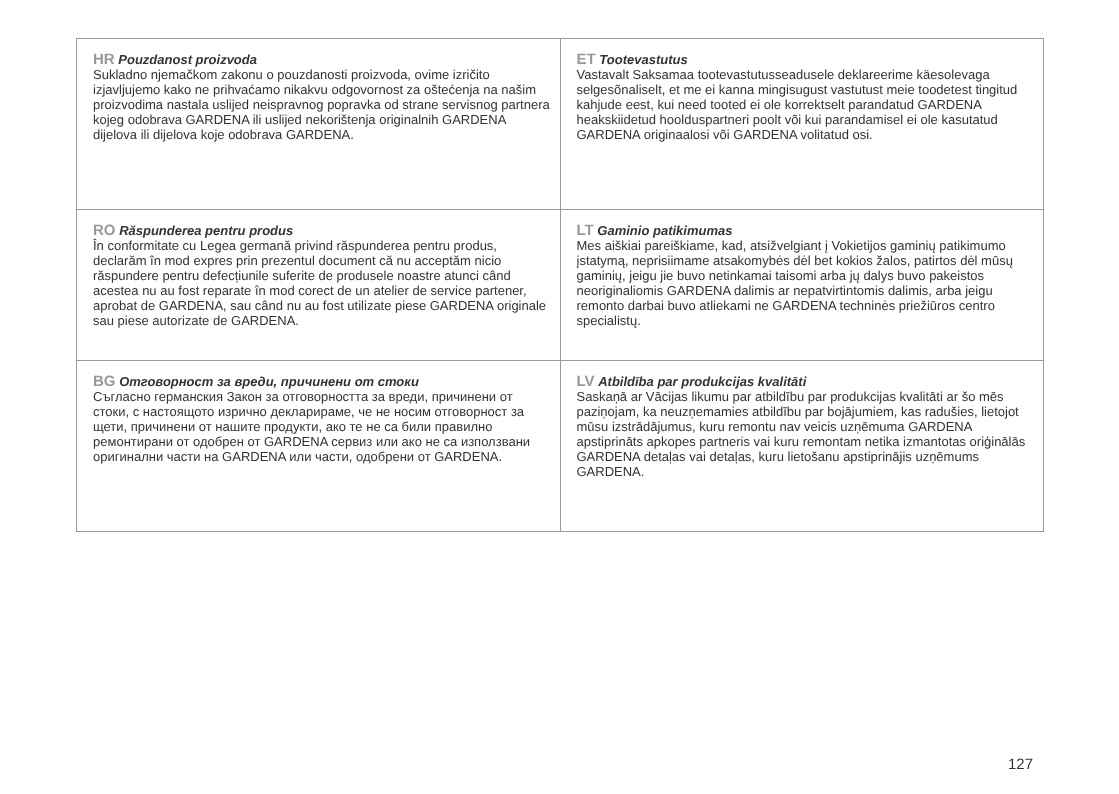| HR Pouzdanost proizvoda Sukladno njemačkom zakonu o pouzdanosti proizvoda, ovime izričito izjavljujemo kako ne prihvaćamo nikakvu odgovornost za oštećenja na našim proizvodima nastala uslijed neisprav­nog popravka od strane servisnog partnera kojeg odobrava GARDENA ili uslijed nekorištenja originalnih GARDENA dijelova ili dijelova koje odobrava GARDENA. | ET Tootevastutus Vastavalt Saksamaa tootevastutusseadusele deklareerime käes­olevaga selgesõnaliselt, et me ei kanna mingisugust vastutust meie toodetest tingitud kahjude eest, kui need tooted ei ole kor­rektselt parandatud GARDENA heakskiidetud hoolduspartneri poolt või kui parandamisel ei ole kasutatud GARDENA originaalo­si või GARDENA volitatud osi. |
| RO Răspunderea pentru produs În conformitate cu Legea germană privind răspunderea pentru produs, declarăm în mod expres prin prezentul document că nu acceptăm nicio răspundere pentru defecțiunile suferite de pro­dusele noastre atunci când acestea nu au fost reparate în mod corect de un atelier de service partener, aprobat de GARDENA, sau când nu au fost utilizate piese GARDENA originale sau piese autorizate de GARDENA. | LT Gaminio patikimumas Mes aiškiai pareiškiame, kad, atsižvelgiant į Vokietijos gaminių patikimumo įstatymą, neprisiimame atsakomybės dėl bet kokios žalos, patirtos dėl mūsų gaminių, jeigu jie buvo netinkamai taisomi arba jų dalys buvo pakeistos neoriginaliomis GARDENA dalimis ar nepatvirtintomis dalimis, arba jeigu remonto darbai buvo atlie­kami ne GARDENA techninės priežiūros centro specialistų. |
| BG Отговорност за вреди, причинени от стоки Съгласно германския Закон за отговорността за вреди, причинени от стоки, с настоящото изрично декларираме, че не носим отговорност за щети, причинени от нашите продукти, ако те не са били правилно ремонтирани от одобрен от GARDENA сервиз или ако не са използвани оригинални части на GARDENA или части, одобрени от GARDENA. | LV Atbildība par produkcijas kvalitāti Saskaņā ar Vācijas likumu par atbildību par produkcijas kvalitāti ar šo mēs paziņojam, ka neuzņemamies atbildību par bojāju­miem, kas radušies, lietojot mūsu izstrādājumus, kuru remontu nav veicis uzņēmuma GARDENA apstiprināts apkopes partne­ris vai kuru remontam netika izmantotas oriģinālās GARDENA detaļas vai detaļas, kuru lietošanu apstiprinājis uzņēmums GARDENA. |
127